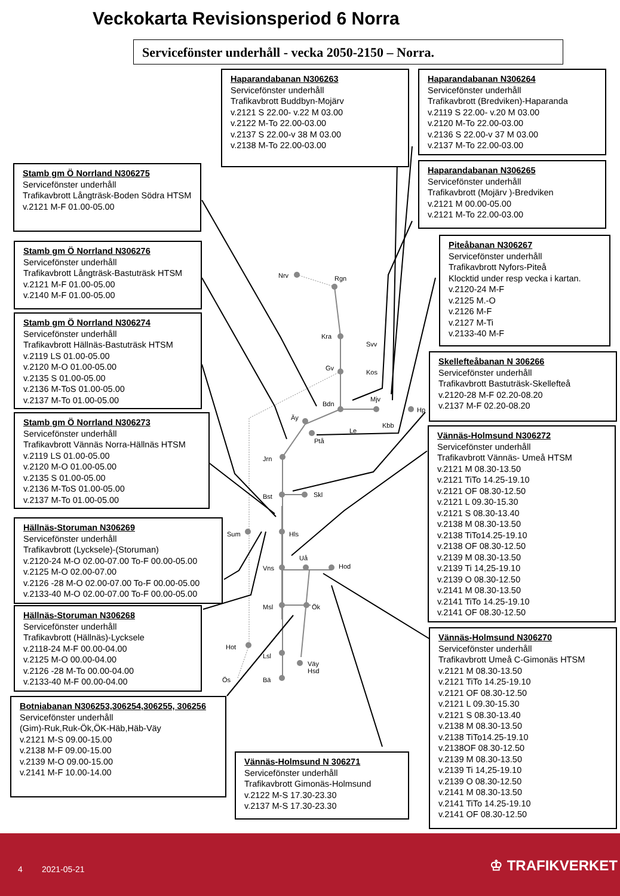Veckokarta Revisionsperiod 6 Norra
Servicefönster underhåll - vecka 2050-2150 – Norra.
Nrv Rgn
Kra
Svv
Gv
Kos
Mjv
Bdn
Hp
Äy
Le
Kbb
Ptå
Jrn
Bst Skl
Sum Hls
Uå
Vns Hod
Msl Ök
Hot
Lsl
Väy
Hsd
Ös Bä
Haparandabanan N306263
Servicefönster underhåll
Trafikavbrott Buddbyn-Mojärv
v.2121 S 22.00- v.22 M 03.00
v.2122 M-To 22.00-03.00
v.2137 S 22.00-v 38 M 03.00
v.2138 M-To 22.00-03.00
Haparandabanan N306264
Servicefönster underhåll
Trafikavbrott (Bredviken)-Haparanda
v.2119 S 22.00- v.20 M 03.00
v.2120 M-To 22.00-03.00
v.2136 S 22.00-v 37 M 03.00
v.2137 M-To 22.00-03.00
Haparandabanan N306265
Servicefönster underhåll
Trafikavbrott (Mojärv )-Bredviken
v.2121 M 00.00-05.00
v.2121 M-To 22.00-03.00
Stamb gm Ö Norrland N306275
Servicefönster underhåll
Trafikavbrott Långträsk-Boden Södra HTSM
v.2121 M-F 01.00-05.00
Piteåbanan N306267
Servicefönster underhåll
Trafikavbrott Nyfors-Piteå
Klocktid under resp vecka i kartan.
v.2120-24 M-F
v.2125 M.-O
v.2126 M-F
v.2127 M-Ti
v.2133-40 M-F
Stamb gm Ö Norrland N306276
Servicefönster underhåll
Trafikavbrott Långträsk-Bastuträsk HTSM
v.2121 M-F 01.00-05.00
v.2140 M-F 01.00-05.00
Stamb gm Ö Norrland N306274
Servicefönster underhåll
Trafikavbrott Hällnäs-Bastuträsk HTSM
v.2119 LS 01.00-05.00
v.2120 M-O 01.00-05.00
v.2135 S 01.00-05.00
v.2136 M-ToS 01.00-05.00
v.2137 M-To 01.00-05.00
Skellefteåbanan N 306266
Servicefönster underhåll
Trafikavbrott Bastuträsk-Skellefteå
v.2120-28 M-F 02.20-08.20
v.2137 M-F 02.20-08.20
Stamb gm Ö Norrland N306273
Servicefönster underhåll
Trafikavbrott Vännäs Norra-Hällnäs HTSM
v.2119 LS 01.00-05.00
v.2120 M-O 01.00-05.00
v.2135 S 01.00-05.00
v.2136 M-ToS 01.00-05.00
v.2137 M-To 01.00-05.00
Vännäs-Holmsund N306272
Servicefönster underhåll
Trafikavbrott Vännäs- Umeå HTSM
v.2121 M 08.30-13.50
v.2121 TiTo 14.25-19.10
v.2121 OF 08.30-12.50
v.2121 L 09.30-15.30
v.2121 S 08.30-13.40
v.2138 M 08.30-13.50
v.2138 TiTo14.25-19.10
v.2138 OF 08.30-12.50
v.2139 M 08.30-13.50
v.2139 Ti 14,25-19.10
v.2139 O 08.30-12.50
v.2141 M 08.30-13.50
v.2141 TiTo 14.25-19.10
v.2141 OF 08.30-12.50
Hällnäs-Storuman N306269
Servicefönster underhåll
Trafikavbrott (Lycksele)-(Storuman)
v.2120-24 M-O 02.00-07.00 To-F 00.00-05.00
v.2125 M-O 02.00-07.00
v.2126 -28 M-O 02.00-07.00 To-F 00.00-05.00
v.2133-40 M-O 02.00-07.00 To-F 00.00-05.00
Hällnäs-Storuman N306268
Servicefönster underhåll
Trafikavbrott (Hällnäs)-Lycksele
v.2118-24 M-F 00.00-04.00
v.2125 M-O 00.00-04.00
v.2126 -28 M-To 00.00-04.00
v.2133-40 M-F 00.00-04.00
Vännäs-Holmsund N306270
Servicefönster underhåll
Trafikavbrott Umeå C-Gimonäs HTSM
v.2121 M 08.30-13.50
v.2121 TiTo 14.25-19.10
v.2121 OF 08.30-12.50
v.2121 L 09.30-15.30
v.2121 S 08.30-13.40
v.2138 M 08.30-13.50
v.2138 TiTo14.25-19.10
v.2138OF 08.30-12.50
v.2139 M 08.30-13.50
v.2139 Ti 14,25-19.10
v.2139 O 08.30-12.50
v.2141 M 08.30-13.50
v.2141 TiTo 14.25-19.10
v.2141 OF 08.30-12.50
Botniabanan N306253,306254,306255, 306256
Servicefönster underhåll
(Gim)-Ruk,Ruk-Ök,ÖK-Häb,Häb-Väy
v.2121 M-S 09.00-15.00
v.2138 M-F 09.00-15.00
v.2139 M-O 09.00-15.00
v.2141 M-F 10.00-14.00
Vännäs-Holmsund N 306271
Servicefönster underhåll
Trafikavbrott Gimonäs-Holmsund
v.2122 M-S 17.30-23.30
v.2137 M-S 17.30-23.30
4 2021-05-21 ♔ TRAFIKVERKET